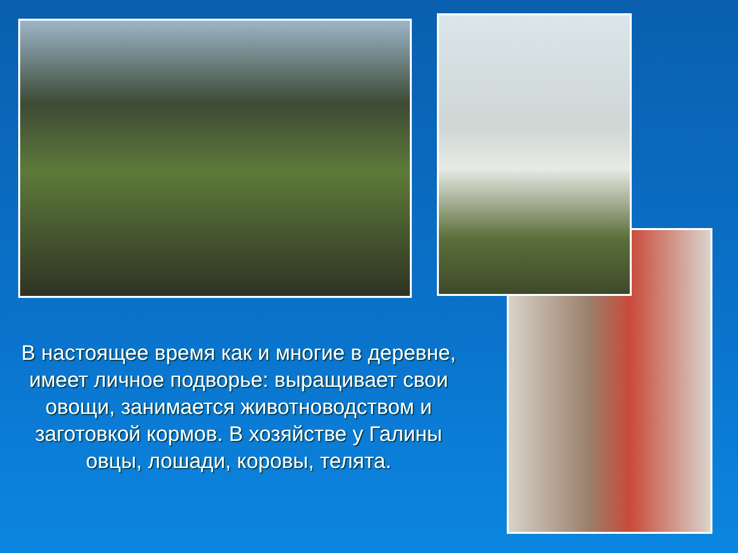В настоящее время как и многие в деревне, имеет личное подворье: выращивает свои овощи, занимается животноводством и заготовкой кормов. В хозяйстве у Галины овцы, лошади, коровы, телята.